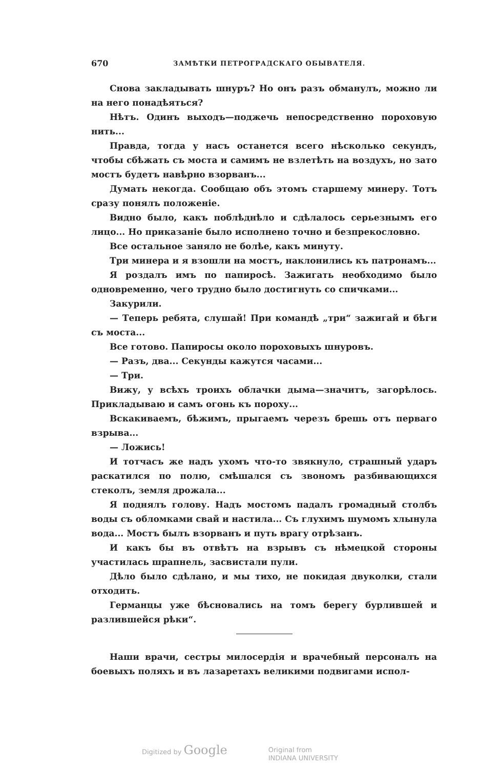670 ЗАМѢТКИ ПЕТРОГРАДСКАГО ОБЫВАТЕЛЯ.
Снова закладывать шнуръ? Но онъ разъ обманулъ, можно ли на него понадѣяться?
Нѣтъ. Одинъ выходъ—поджечь непосредственно пороховую нить...
Правда, тогда у насъ останется всего нѣсколько секундъ, чтобы сбѣжать съ моста и самимъ не взлетѣть на воздухъ, но зато мостъ будетъ навѣрно взорванъ...
Думать некогда. Сообщаю объ этомъ старшему минеру. Тотъ сразу понялъ положеніе.
Видно было, какъ поблѣднѣло и сдѣлалось серьезнымъ его лицо... Но приказаніе было исполнено точно и безпрекословно.
Все остальное заняло не болѣе, какъ минуту.
Три минера и я взошли на мостъ, наклонились къ патронамъ...
Я роздалъ имъ по папиросѣ. Зажигать необходимо было одновременно, чего трудно было достигнуть со спичками...
Закурили.
— Теперь ребята, слушай! При командѣ „три“ зажигай и бѣги съ моста...
Все готово. Папиросы около пороховыхъ шнуровъ.
— Разъ, два... Секунды кажутся часами...
— Три.
Вижу, у всѣхъ троихъ облачки дыма—значитъ, загорѣлось. Прикладываю и самъ огонь къ пороху...
Вскакиваемъ, бѣжимъ, прыгаемъ черезъ брешь отъ перваго взрыва...
— Ложись!
И тотчасъ же надъ ухомъ что-то звякнуло, страшный ударъ раскатился по полю, смѣшался съ звономъ разбивающихся стеколъ, земля дрожала...
Я поднялъ голову. Надъ мостомъ падалъ громадный столбъ воды съ обломками свай и настила... Съ глухимъ шумомъ хлынула вода... Мостъ былъ взорванъ и путь врагу отрѣзанъ.
И какъ бы въ отвѣтъ на взрывъ съ нѣмецкой стороны участилась шрапнель, засвистали пули.
Дѣло было сдѣлано, и мы тихо, не покидая двуколки, стали отходить.
Германцы уже бѣсновались на томъ берегу бурлившей и разлившейся рѣки“.
Наши врачи, сестры милосердія и врачебный персоналъ на боевыхъ поляхъ и въ лазаретахъ великими подвигами испол-
Digitized by Google Original from
INDIANA UNIVERSITY